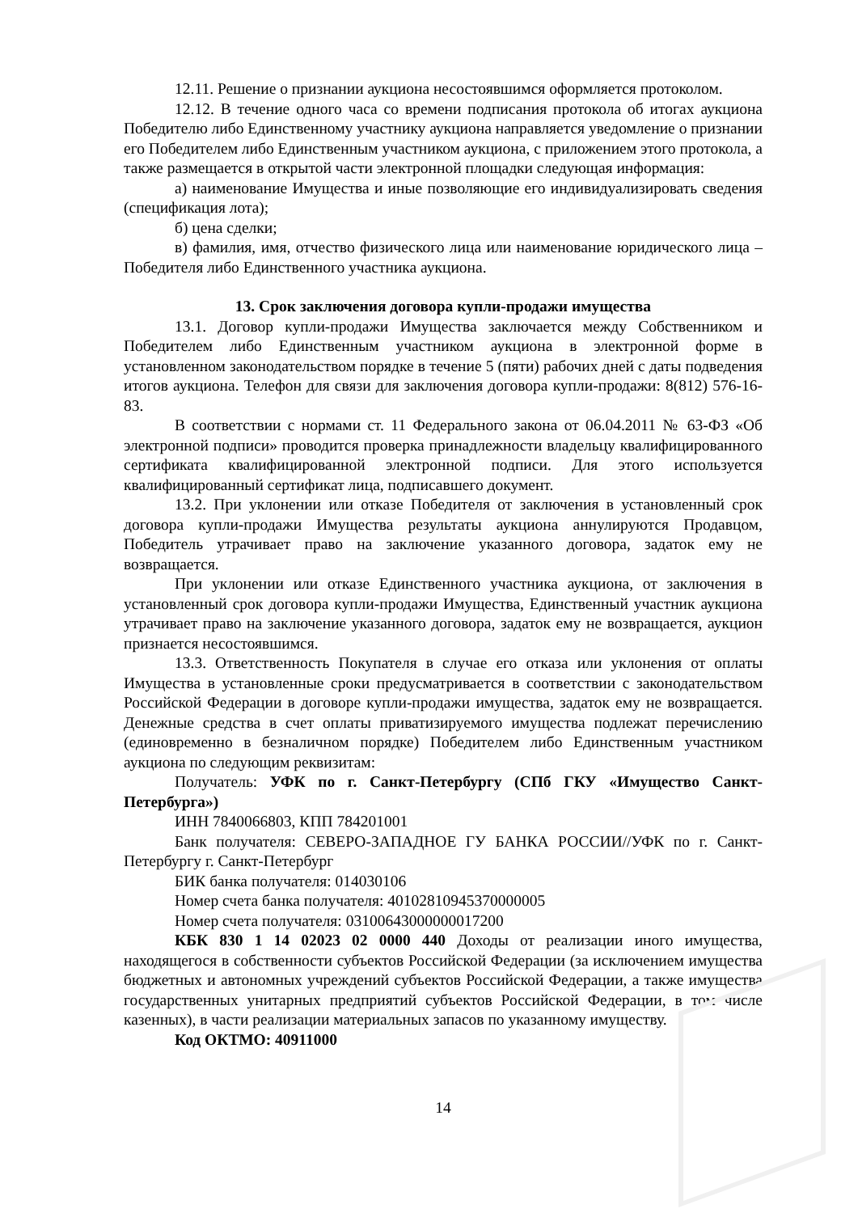12.11. Решение о признании аукциона несостоявшимся оформляется протоколом.
12.12. В течение одного часа со времени подписания протокола об итогах аукциона Победителю либо Единственному участнику аукциона направляется уведомление о признании его Победителем либо Единственным участником аукциона, с приложением этого протокола, а также размещается в открытой части электронной площадки следующая информация:
а) наименование Имущества и иные позволяющие его индивидуализировать сведения (спецификация лота);
б) цена сделки;
в) фамилия, имя, отчество физического лица или наименование юридического лица – Победителя либо Единственного участника аукциона.
13. Срок заключения договора купли-продажи имущества
13.1. Договор купли-продажи Имущества заключается между Собственником и Победителем либо Единственным участником аукциона в электронной форме в установленном законодательством порядке в течение 5 (пяти) рабочих дней с даты подведения итогов аукциона. Телефон для связи для заключения договора купли-продажи: 8(812) 576-16-83.
В соответствии с нормами ст. 11 Федерального закона от 06.04.2011 № 63-ФЗ «Об электронной подписи» проводится проверка принадлежности владельцу квалифицированного сертификата квалифицированной электронной подписи. Для этого используется квалифицированный сертификат лица, подписавшего документ.
13.2. При уклонении или отказе Победителя от заключения в установленный срок договора купли-продажи Имущества результаты аукциона аннулируются Продавцом, Победитель утрачивает право на заключение указанного договора, задаток ему не возвращается.
При уклонении или отказе Единственного участника аукциона, от заключения в установленный срок договора купли-продажи Имущества, Единственный участник аукциона утрачивает право на заключение указанного договора, задаток ему не возвращается, аукцион признается несостоявшимся.
13.3. Ответственность Покупателя в случае его отказа или уклонения от оплаты Имущества в установленные сроки предусматривается в соответствии с законодательством Российской Федерации в договоре купли-продажи имущества, задаток ему не возвращается. Денежные средства в счет оплаты приватизируемого имущества подлежат перечислению (единовременно в безналичном порядке) Победителем либо Единственным участником аукциона по следующим реквизитам:
Получатель: УФК по г. Санкт-Петербургу (СПб ГКУ «Имущество Санкт-Петербурга»)
ИНН 7840066803, КПП 784201001
Банк получателя: СЕВЕРО-ЗАПАДНОЕ ГУ БАНКА РОССИИ//УФК по г. Санкт-Петербургу г. Санкт-Петербург
БИК банка получателя: 014030106
Номер счета банка получателя: 40102810945370000005
Номер счета получателя: 03100643000000017200
КБК 830 1 14 02023 02 0000 440 Доходы от реализации иного имущества, находящегося в собственности субъектов Российской Федерации (за исключением имущества бюджетных и автономных учреждений субъектов Российской Федерации, а также имущества государственных унитарных предприятий субъектов Российской Федерации, в том числе казенных), в части реализации материальных запасов по указанному имуществу.
Код ОКТМО: 40911000
14